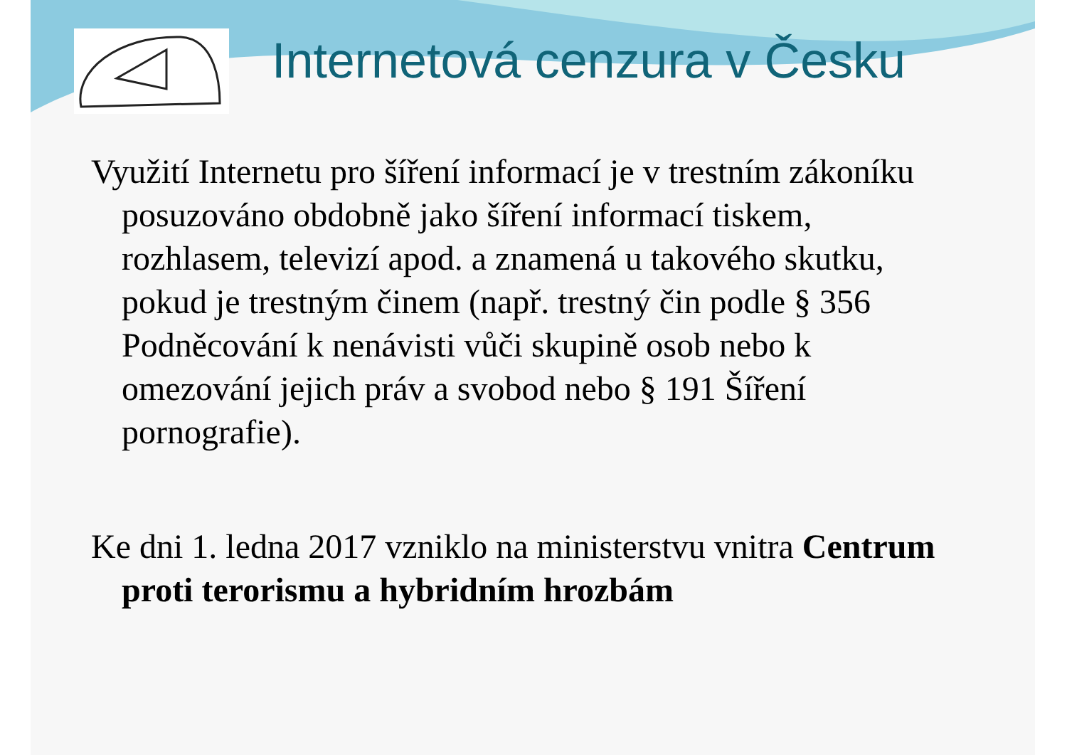Internetová cenzura v Česku
Využití Internetu pro šíření informací je v trestním zákoníku posuzováno obdobně jako šíření informací tiskem, rozhlasem, televizí apod. a znamená u takového skutku, pokud je trestným činem (např. trestný čin podle § 356 Podněcování k nenávisti vůči skupině osob nebo k omezování jejich práv a svobod nebo § 191 Šíření pornografie).
Ke dni 1. ledna 2017 vzniklo na ministerstvu vnitra Centrum proti terorismu a hybridním hrozbám